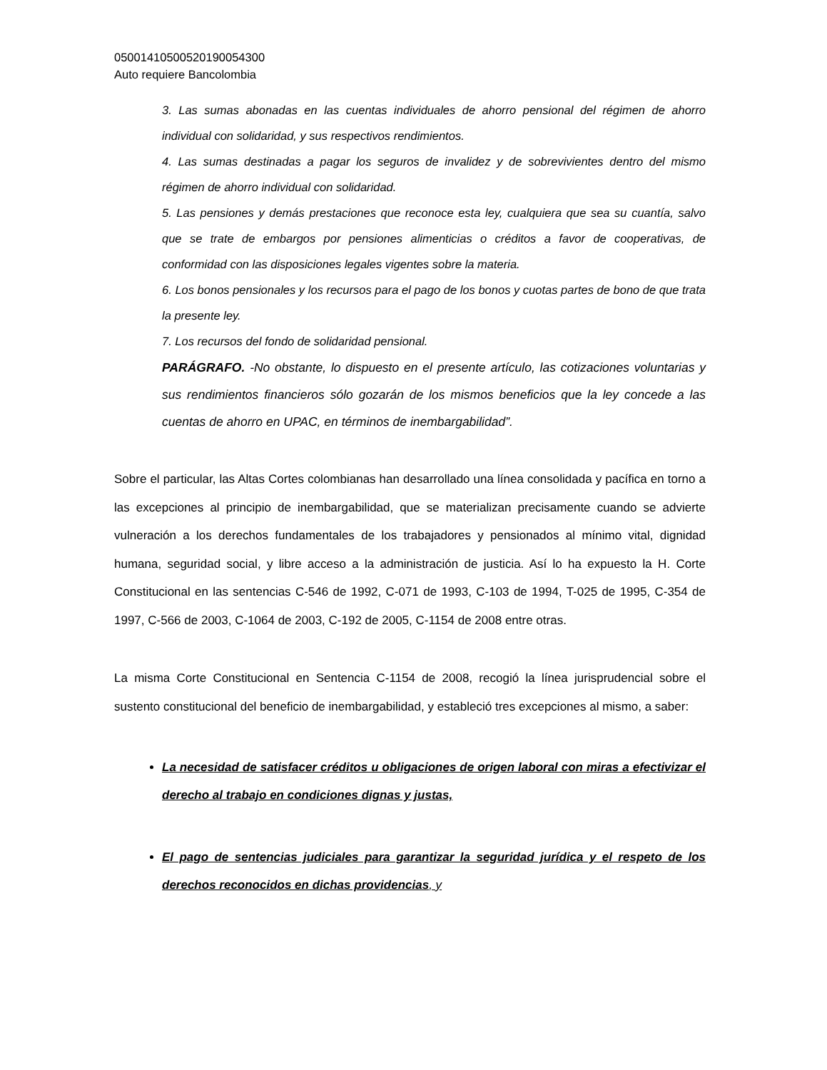05001410500520190054300
Auto requiere Bancolombia
3. Las sumas abonadas en las cuentas individuales de ahorro pensional del régimen de ahorro individual con solidaridad, y sus respectivos rendimientos.
4. Las sumas destinadas a pagar los seguros de invalidez y de sobrevivientes dentro del mismo régimen de ahorro individual con solidaridad.
5. Las pensiones y demás prestaciones que reconoce esta ley, cualquiera que sea su cuantía, salvo que se trate de embargos por pensiones alimenticias o créditos a favor de cooperativas, de conformidad con las disposiciones legales vigentes sobre la materia.
6. Los bonos pensionales y los recursos para el pago de los bonos y cuotas partes de bono de que trata la presente ley.
7. Los recursos del fondo de solidaridad pensional.
PARÁGRAFO. -No obstante, lo dispuesto en el presente artículo, las cotizaciones voluntarias y sus rendimientos financieros sólo gozarán de los mismos beneficios que la ley concede a las cuentas de ahorro en UPAC, en términos de inembargabilidad”.
Sobre el particular, las Altas Cortes colombianas han desarrollado una línea consolidada y pacífica en torno a las excepciones al principio de inembargabilidad, que se materializan precisamente cuando se advierte vulneración a los derechos fundamentales de los trabajadores y pensionados al mínimo vital, dignidad humana, seguridad social, y libre acceso a la administración de justicia. Así lo ha expuesto la H. Corte Constitucional en las sentencias C-546 de 1992, C-071 de 1993, C-103 de 1994, T-025 de 1995, C-354 de 1997, C-566 de 2003, C-1064 de 2003, C-192 de 2005, C-1154 de 2008 entre otras.
La misma Corte Constitucional en Sentencia C-1154 de 2008, recogió la línea jurisprudencial sobre el sustento constitucional del beneficio de inembargabilidad, y estableció tres excepciones al mismo, a saber:
La necesidad de satisfacer créditos u obligaciones de origen laboral con miras a efectivizar el derecho al trabajo en condiciones dignas y justas,
El pago de sentencias judiciales para garantizar la seguridad jurídica y el respeto de los derechos reconocidos en dichas providencias, y